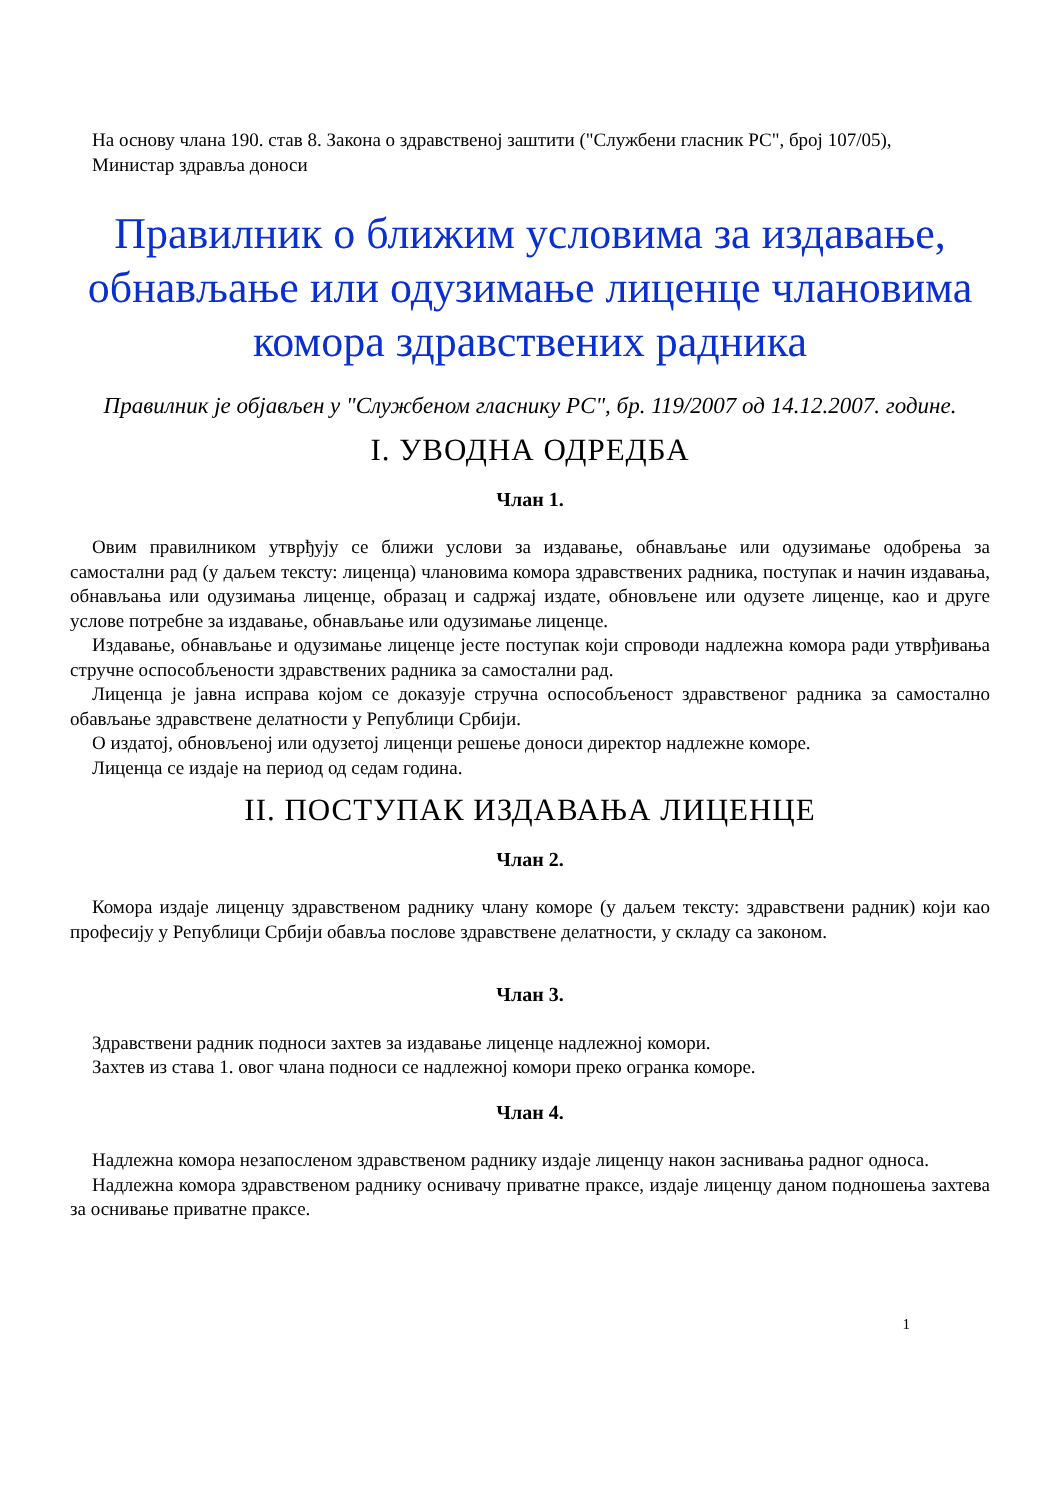На основу члана 190. став 8. Закона о здравственој заштити ("Службени гласник РС", број 107/05),
Министар здравља доноси
Правилник о ближим условима за издавање, обнављање или одузимање лиценце члановима комора здравствених радника
Правилник је објављен у "Службеном гласнику РС", бр. 119/2007 од 14.12.2007. године.
I. УВОДНА ОДРЕДБА
Члан 1.
Овим правилником утврђују се ближи услови за издавање, обнављање или одузимање одобрења за самостални рад (у даљем тексту: лиценца) члановима комора здравствених радника, поступак и начин издавања, обнављања или одузимања лиценце, образац и садржај издате, обновљене или одузете лиценце, као и друге услове потребне за издавање, обнављање или одузимање лиценце.
Издавање, обнављање и одузимање лиценце јесте поступак који спроводи надлежна комора ради утврђивања стручне оспособљености здравствених радника за самостални рад.
Лиценца је јавна исправа којом се доказује стручна оспособљеност здравственог радника за самостално обављање здравствене делатности у Републици Србији.
О издатој, обновљеној или одузетој лиценци решење доноси директор надлежне коморе.
Лиценца се издаје на период од седам година.
II. ПОСТУПАК ИЗДАВАЊА ЛИЦЕНЦЕ
Члан 2.
Комора издаје лиценцу здравственом раднику члану коморе (у даљем тексту: здравствени радник) који као професију у Републици Србији обавља послове здравствене делатности, у складу са законом.
Члан 3.
Здравствени радник подноси захтев за издавање лиценце надлежној комори.
Захтев из става 1. овог члана подноси се надлежној комори преко огранка коморе.
Члан 4.
Надлежна комора незапосленом здравственом раднику издаје лиценцу након заснивања радног односа.
Надлежна комора здравственом раднику оснивачу приватне праксе, издаје лиценцу даном подношења захтева за оснивање приватне праксе.
1